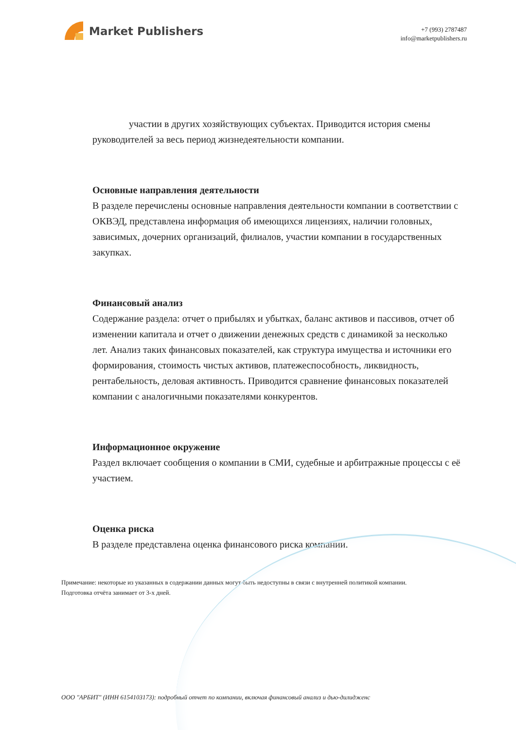Market Publishers
+7 (993) 2787487
info@marketpublishers.ru
участии в других хозяйствующих субъектах. Приводится история смены руководителей за весь период жизнедеятельности компании.
Основные направления деятельности
В разделе перечислены основные направления деятельности компании в соответствии с ОКВЭД, представлена информация об имеющихся лицензиях, наличии головных, зависимых, дочерних организаций, филиалов, участии компании в государственных закупках.
Финансовый анализ
Содержание раздела: отчет о прибылях и убытках, баланс активов и пассивов, отчет об изменении капитала и отчет о движении денежных средств с динамикой за несколько лет. Анализ таких финансовых показателей, как структура имущества и источники его формирования, стоимость чистых активов, платежеспособность, ликвидность, рентабельность, деловая активность. Приводится сравнение финансовых показателей компании с аналогичными показателями конкурентов.
Информационное окружение
Раздел включает сообщения о компании в СМИ, судебные и арбитражные процессы с её участием.
Оценка риска
В разделе представлена оценка финансового риска компании.
Примечание: некоторые из указанных в содержании данных могут быть недоступны в связи с внутренней политикой компании.
Подготовка отчёта занимает от 3-х дней.
ООО "АРБИТ" (ИНН 6154103173): подробный отчет по компании, включая финансовый анализ и дью-дилидженс